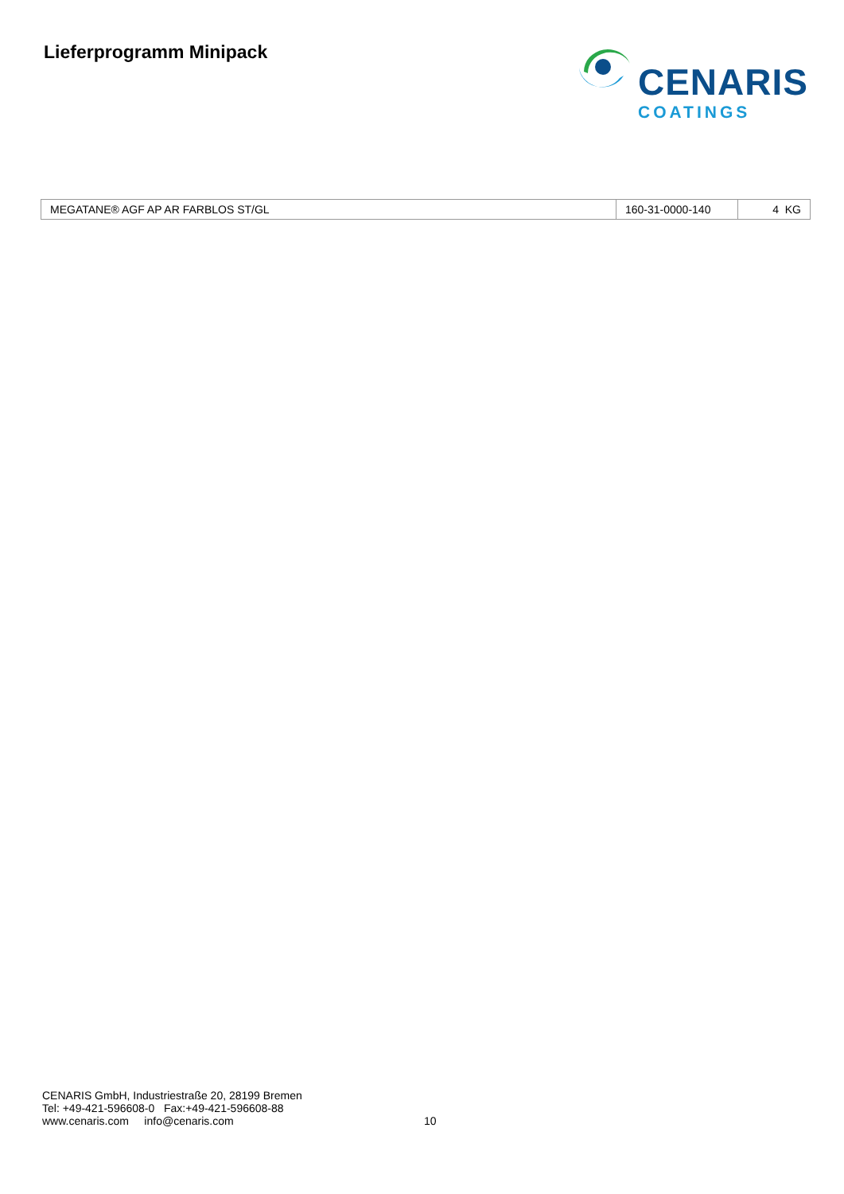Lieferprogramm Minipack
CENARIS
COATINGS
| MEGATANE® AGF AP AR FARBLOS ST/GL | 160-31-0000-140 | 4 KG |
CENARIS GmbH, Industriestraße 20, 28199 Bremen
Tel: +49-421-596608-0 Fax:+49-421-596608-88
www.cenaris.com info@cenaris.com
10